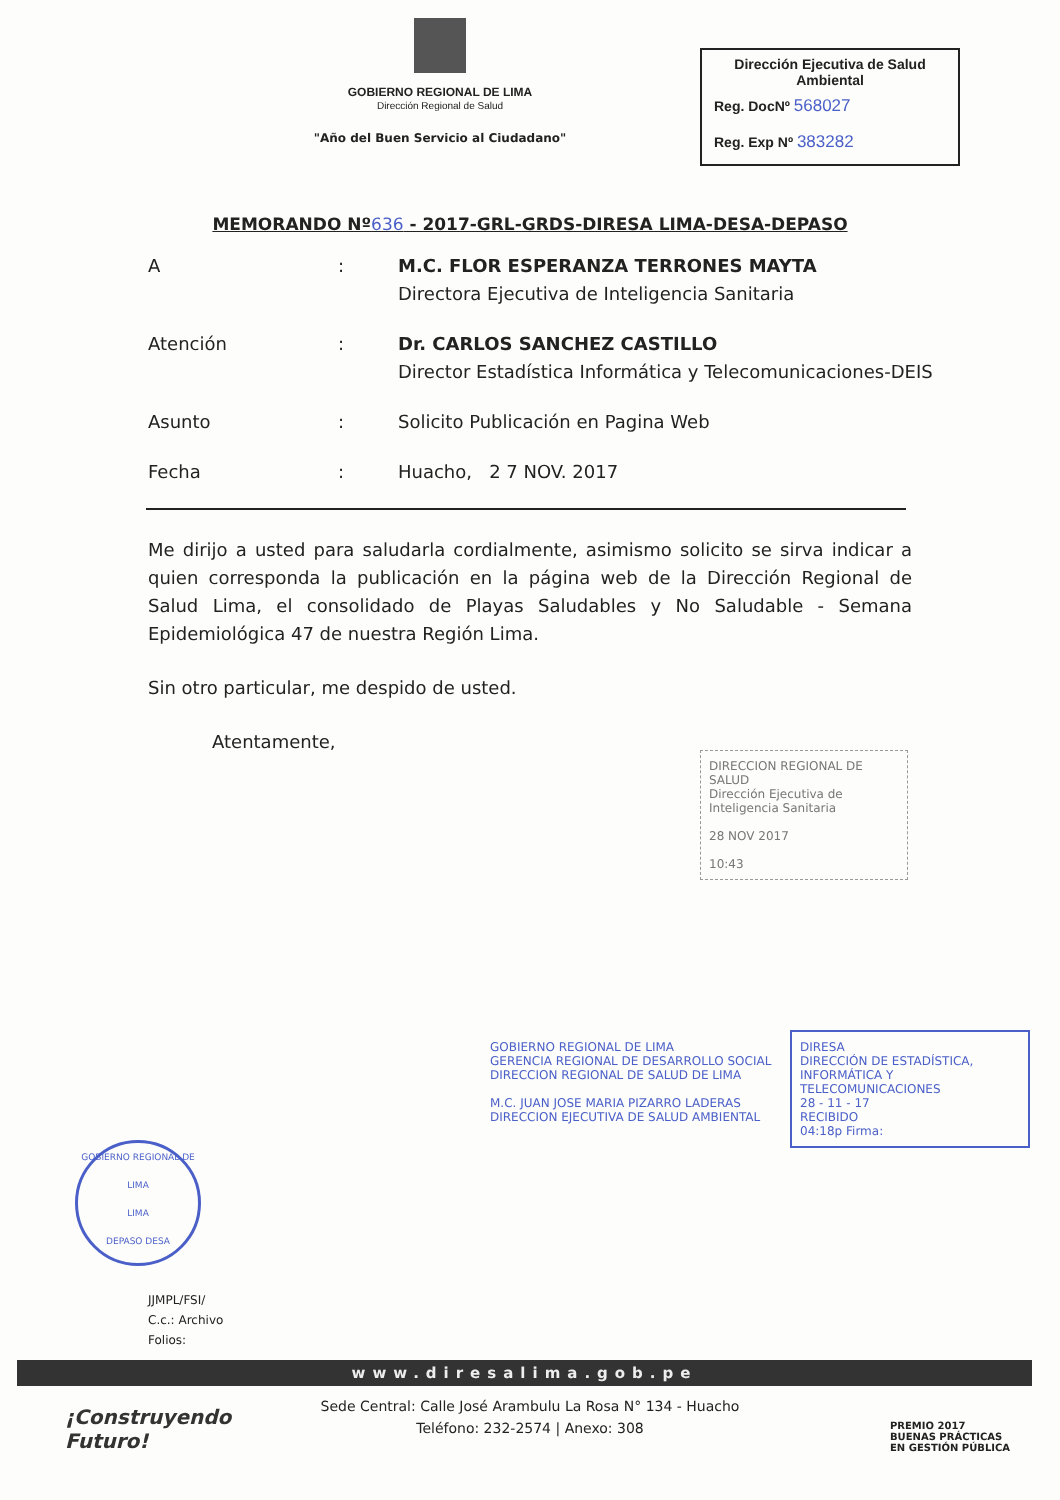GOBIERNO REGIONAL DE LIMA
Dirección Regional de Salud
"Año del Buen Servicio al Ciudadano"
Dirección Ejecutiva de Salud Ambiental
Reg. DocNº 568027
Reg. Exp Nº 383282
MEMORANDO Nº636 - 2017-GRL-GRDS-DIRESA LIMA-DESA-DEPASO
A : M.C. FLOR ESPERANZA TERRONES MAYTA
Directora Ejecutiva de Inteligencia Sanitaria
Atención : Dr. CARLOS SANCHEZ CASTILLO
Director Estadística Informática y Telecomunicaciones-DEIS
Asunto : Solicito Publicación en Pagina Web
Fecha : Huacho, 2 7 NOV. 2017
Me dirijo a usted para saludarla cordialmente, asimismo solicito se sirva indicar a quien corresponda la publicación en la página web de la Dirección Regional de Salud Lima, el consolidado de Playas Saludables y No Saludable - Semana Epidemiológica 47 de nuestra Región Lima.
Sin otro particular, me despido de usted.
Atentamente,
DIRECCION REGIONAL DE SALUD
Dirección Ejecutiva de Inteligencia Sanitaria
28 NOV 2017
10:43
GOBIERNO REGIONAL DE LIMA
GERENCIA REGIONAL DE DESARROLLO SOCIAL
DIRECCION REGIONAL DE SALUD DE LIMA
M.C. JUAN JOSE MARIA PIZARRO LADERAS
DIRECCION EJECUTIVA DE SALUD AMBIENTAL
DIRESA
DIRECCIÓN DE ESTADÍSTICA, INFORMÁTICA Y TELECOMUNICACIONES
28 - 11 - 17
RECIBIDO
04:18p Firma:
GOBIERNO REGIONAL DE LIMA
LIMA
DEPASO DESA
JJMPL/FSI/
C.c.: Archivo
Folios:
www.diresalima.gob.pe
Sede Central: Calle José Arambulu La Rosa N° 134 - Huacho
Teléfono: 232-2574 | Anexo: 308
¡Construyendo
Futuro!
PREMIO 2017
BUENAS PRÁCTICAS
EN GESTIÓN PÚBLICA